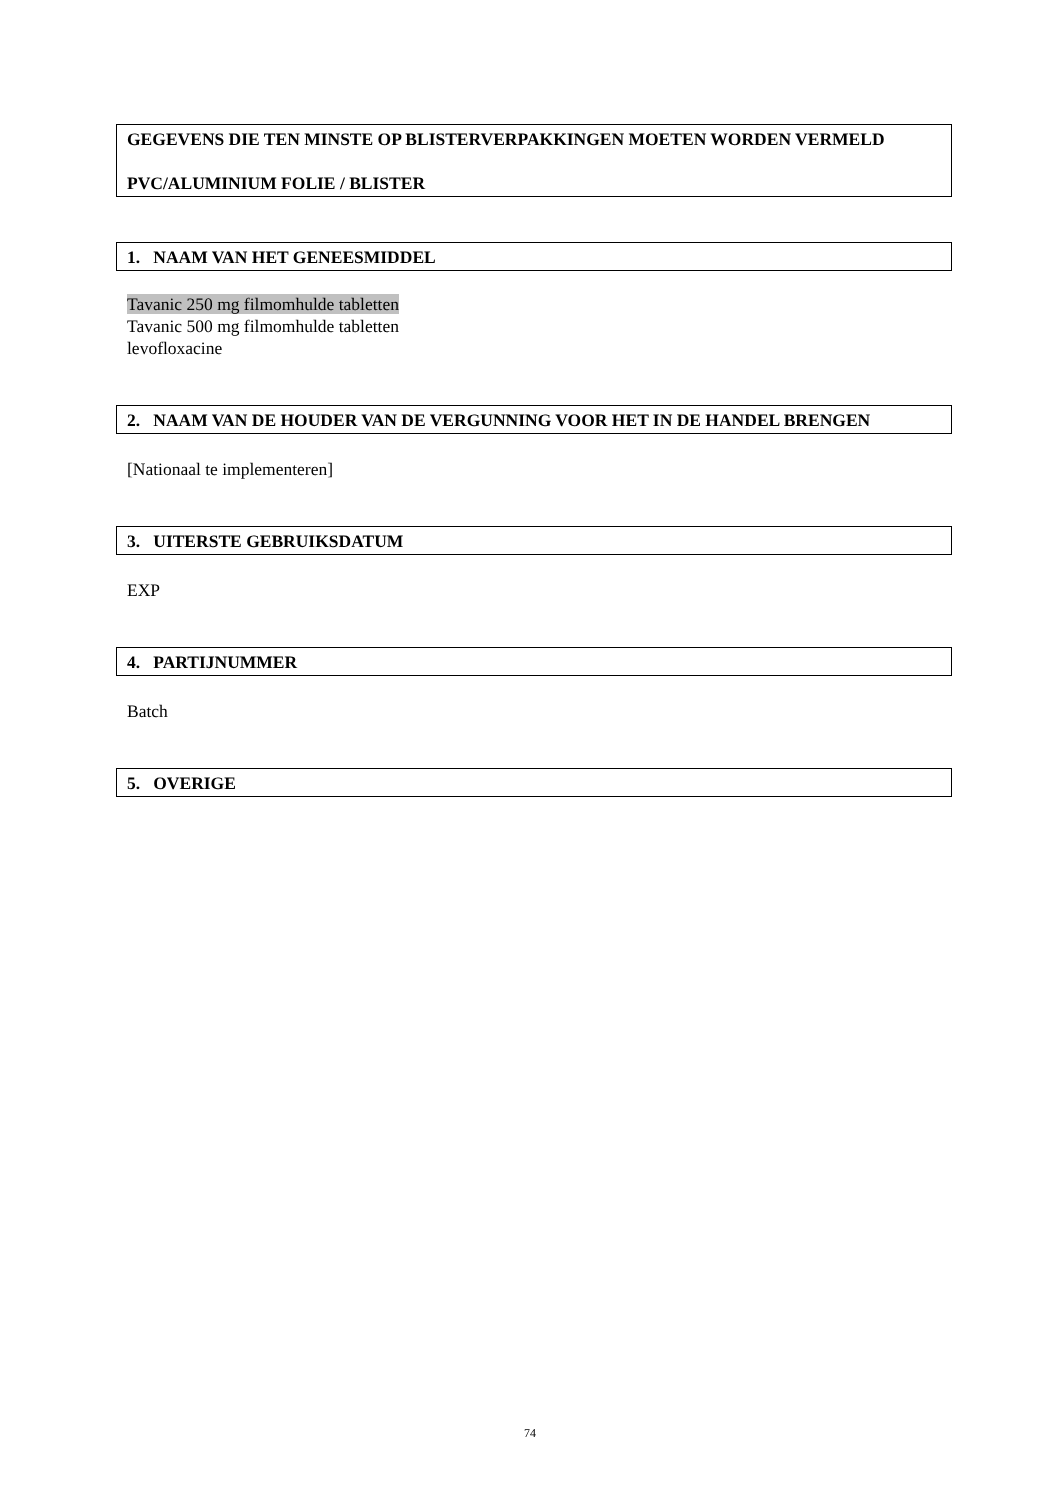GEGEVENS DIE TEN MINSTE OP BLISTERVERPAKKINGEN MOETEN WORDEN VERMELD
PVC/ALUMINIUM FOLIE / BLISTER
1. NAAM VAN HET GENEESMIDDEL
Tavanic 250 mg filmomhulde tabletten
Tavanic 500 mg filmomhulde tabletten
levofloxacine
2. NAAM VAN DE HOUDER VAN DE VERGUNNING VOOR HET IN DE HANDEL BRENGEN
[Nationaal te implementeren]
3. UITERSTE GEBRUIKSDATUM
EXP
4. PARTIJNUMMER
Batch
5. OVERIGE
74